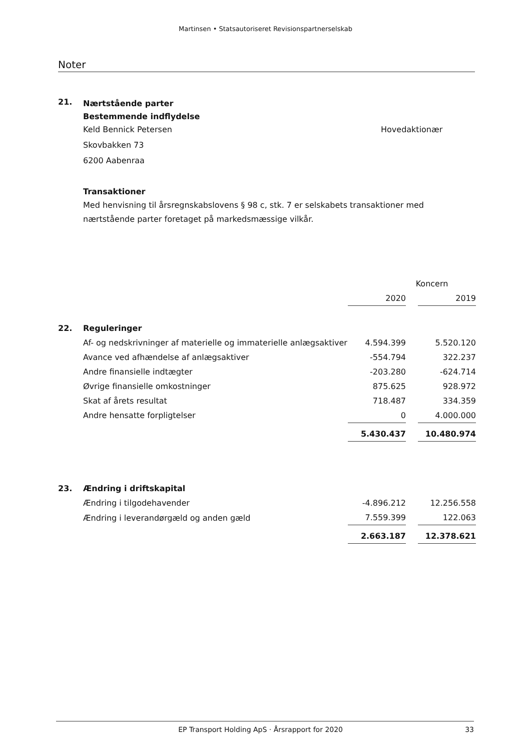Martinsen • Statsautoriseret Revisionspartnerselskab
Noter
21.
Nærtstående parter
Bestemmende indflydelse
Keld Bennick Petersen Hovedaktionær
Skovbakken 73
6200 Aabenraa
Transaktioner
Med henvisning til årsregnskabslovens § 98 c, stk. 7 er selskabets transaktioner med nærtstående parter foretaget på markedsmæssige vilkår.
| | | Koncern | | |
| | | 2020 | | 2019 |
| 22. | Reguleringer | | | |
| | Af- og nedskrivninger af materielle og immaterielle anlægsaktiver | 4.594.399 | | 5.520.120 |
| | Avance ved afhændelse af anlægsaktiver | -554.794 | | 322.237 |
| | Andre finansielle indtægter | -203.280 | | -624.714 |
| | Øvrige finansielle omkostninger | 875.625 | | 928.972 |
| | Skat af årets resultat | 718.487 | | 334.359 |
| | Andre hensatte forpligtelser | 0 | | 4.000.000 |
| | | 5.430.437 | | 10.480.974 |
| 23. | Ændring i driftskapital | | | |
| | Ændring i tilgodehavender | -4.896.212 | | 12.256.558 |
| | Ændring i leverandørgæld og anden gæld | 7.559.399 | | 122.063 |
| | | 2.663.187 | | 12.378.621 |
EP Transport Holding ApS · Årsrapport for 2020
33